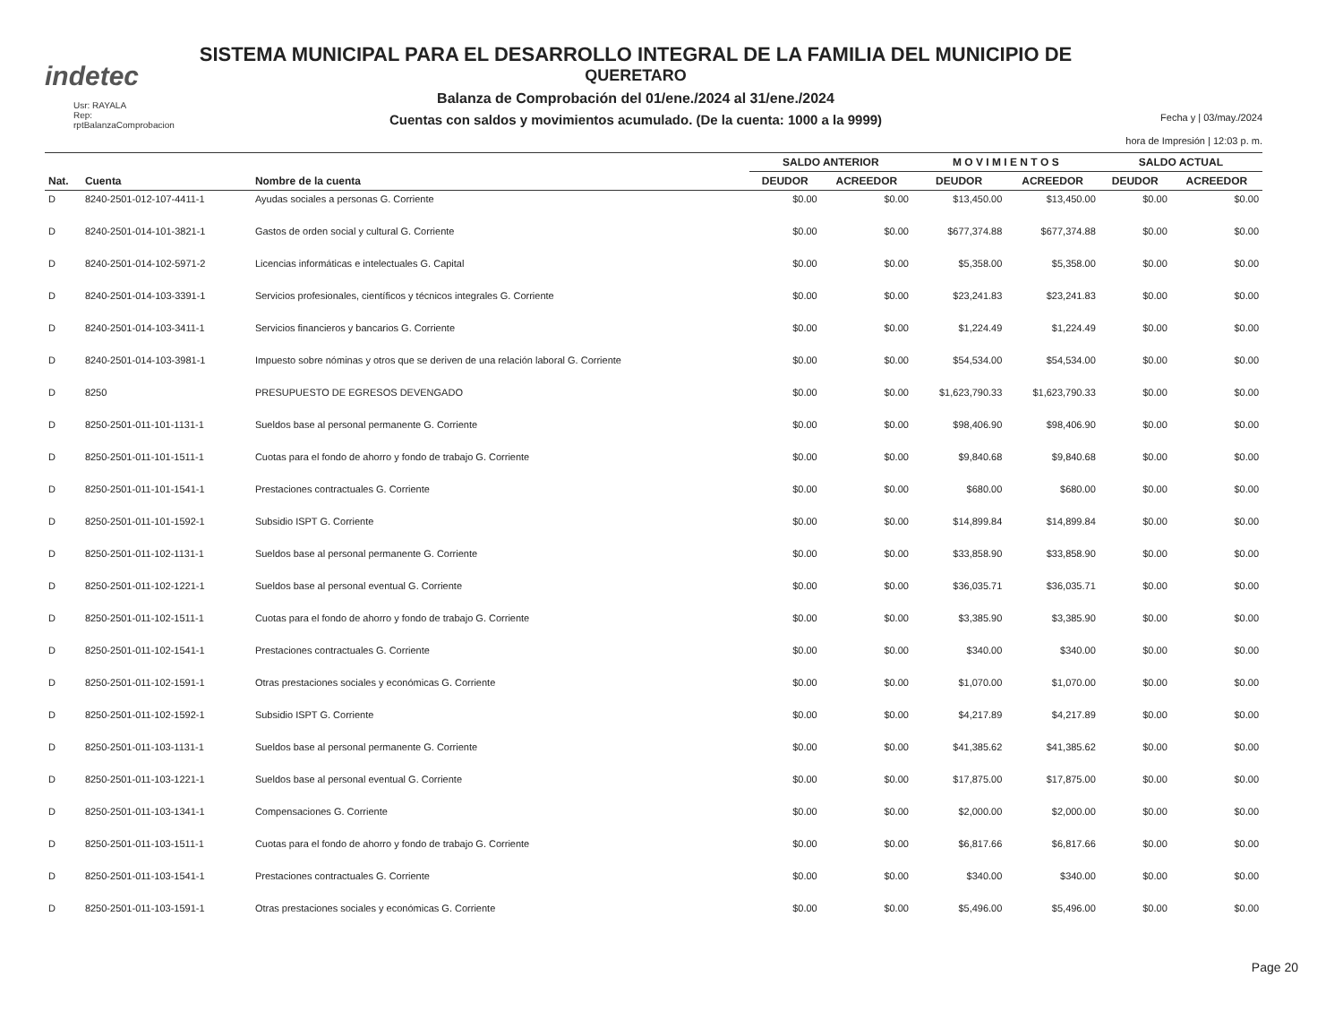indetec
Usr: RAYALA
Rep: rptBalanzaComprobacion
SISTEMA MUNICIPAL PARA EL DESARROLLO INTEGRAL DE LA FAMILIA DEL MUNICIPIO DE
QUERETARO
Balanza de Comprobación del 01/ene./2024 al 31/ene./2024
Cuentas con saldos y movimientos acumulado. (De la cuenta: 1000 a la 9999)
Fecha y | 03/may./2024
hora de Impresión | 12:03 p. m.
| | | | SALDO ANTERIOR | | M O V I M I E N T O S | | SALDO ACTUAL | |
| --- | --- | --- | --- | --- | --- | --- | --- | --- |
| Nat. | Cuenta | Nombre de la cuenta | DEUDOR | ACREEDOR | DEUDOR | ACREEDOR | DEUDOR | ACREEDOR |
| D | 8240-2501-012-107-4411-1 | Ayudas sociales a personas G. Corriente | $0.00 | $0.00 | $13,450.00 | $13,450.00 | $0.00 | $0.00 |
| D | 8240-2501-014-101-3821-1 | Gastos de orden social y cultural G. Corriente | $0.00 | $0.00 | $677,374.88 | $677,374.88 | $0.00 | $0.00 |
| D | 8240-2501-014-102-5971-2 | Licencias informáticas e intelectuales G. Capital | $0.00 | $0.00 | $5,358.00 | $5,358.00 | $0.00 | $0.00 |
| D | 8240-2501-014-103-3391-1 | Servicios profesionales, científicos y técnicos integrales G. Corriente | $0.00 | $0.00 | $23,241.83 | $23,241.83 | $0.00 | $0.00 |
| D | 8240-2501-014-103-3411-1 | Servicios financieros y bancarios G. Corriente | $0.00 | $0.00 | $1,224.49 | $1,224.49 | $0.00 | $0.00 |
| D | 8240-2501-014-103-3981-1 | Impuesto sobre nóminas y otros que se deriven de una relación laboral G. Corriente | $0.00 | $0.00 | $54,534.00 | $54,534.00 | $0.00 | $0.00 |
| D | 8250 | PRESUPUESTO DE EGRESOS DEVENGADO | $0.00 | $0.00 | $1,623,790.33 | $1,623,790.33 | $0.00 | $0.00 |
| D | 8250-2501-011-101-1131-1 | Sueldos base al personal permanente G. Corriente | $0.00 | $0.00 | $98,406.90 | $98,406.90 | $0.00 | $0.00 |
| D | 8250-2501-011-101-1511-1 | Cuotas para el fondo de ahorro y fondo de trabajo G. Corriente | $0.00 | $0.00 | $9,840.68 | $9,840.68 | $0.00 | $0.00 |
| D | 8250-2501-011-101-1541-1 | Prestaciones contractuales G. Corriente | $0.00 | $0.00 | $680.00 | $680.00 | $0.00 | $0.00 |
| D | 8250-2501-011-101-1592-1 | Subsidio ISPT G. Corriente | $0.00 | $0.00 | $14,899.84 | $14,899.84 | $0.00 | $0.00 |
| D | 8250-2501-011-102-1131-1 | Sueldos base al personal permanente G. Corriente | $0.00 | $0.00 | $33,858.90 | $33,858.90 | $0.00 | $0.00 |
| D | 8250-2501-011-102-1221-1 | Sueldos base al personal eventual G. Corriente | $0.00 | $0.00 | $36,035.71 | $36,035.71 | $0.00 | $0.00 |
| D | 8250-2501-011-102-1511-1 | Cuotas para el fondo de ahorro y fondo de trabajo G. Corriente | $0.00 | $0.00 | $3,385.90 | $3,385.90 | $0.00 | $0.00 |
| D | 8250-2501-011-102-1541-1 | Prestaciones contractuales G. Corriente | $0.00 | $0.00 | $340.00 | $340.00 | $0.00 | $0.00 |
| D | 8250-2501-011-102-1591-1 | Otras prestaciones sociales y económicas G. Corriente | $0.00 | $0.00 | $1,070.00 | $1,070.00 | $0.00 | $0.00 |
| D | 8250-2501-011-102-1592-1 | Subsidio ISPT G. Corriente | $0.00 | $0.00 | $4,217.89 | $4,217.89 | $0.00 | $0.00 |
| D | 8250-2501-011-103-1131-1 | Sueldos base al personal permanente G. Corriente | $0.00 | $0.00 | $41,385.62 | $41,385.62 | $0.00 | $0.00 |
| D | 8250-2501-011-103-1221-1 | Sueldos base al personal eventual G. Corriente | $0.00 | $0.00 | $17,875.00 | $17,875.00 | $0.00 | $0.00 |
| D | 8250-2501-011-103-1341-1 | Compensaciones G. Corriente | $0.00 | $0.00 | $2,000.00 | $2,000.00 | $0.00 | $0.00 |
| D | 8250-2501-011-103-1511-1 | Cuotas para el fondo de ahorro y fondo de trabajo G. Corriente | $0.00 | $0.00 | $6,817.66 | $6,817.66 | $0.00 | $0.00 |
| D | 8250-2501-011-103-1541-1 | Prestaciones contractuales G. Corriente | $0.00 | $0.00 | $340.00 | $340.00 | $0.00 | $0.00 |
| D | 8250-2501-011-103-1591-1 | Otras prestaciones sociales y económicas G. Corriente | $0.00 | $0.00 | $5,496.00 | $5,496.00 | $0.00 | $0.00 |
Page 20